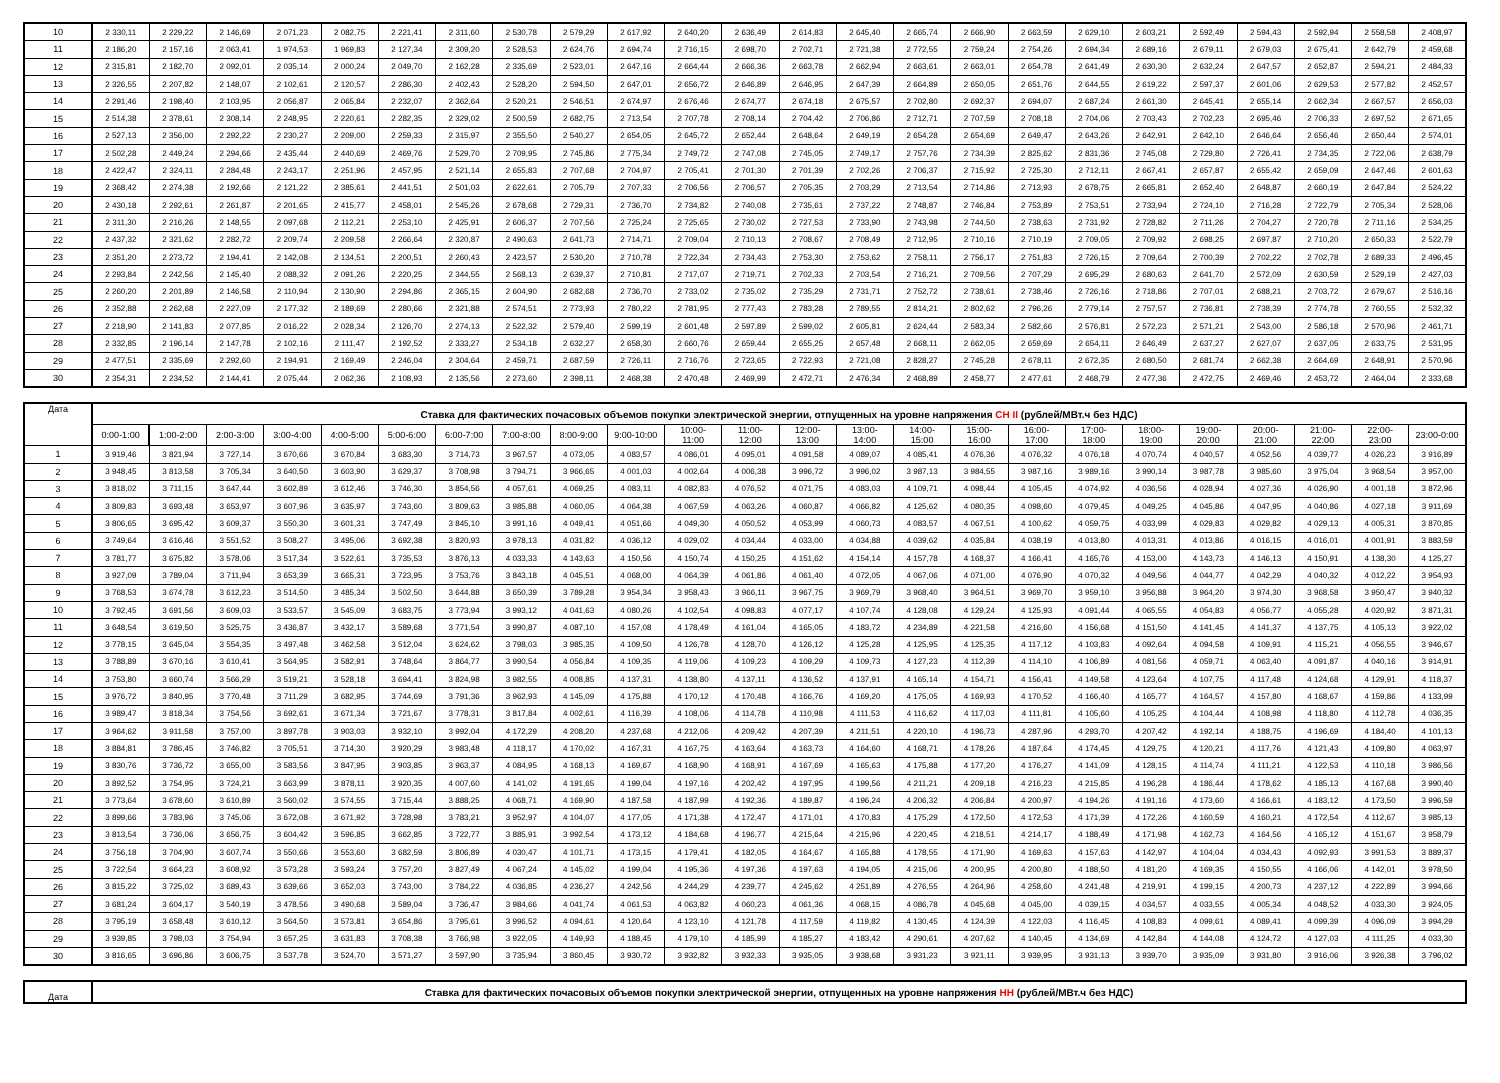| 10 | 2 330,11 | 2 229,22 | 2 146,69 | 2 071,23 | 2 082,75 | 2 221,41 | 2 311,60 | 2 530,78 | 2 579,29 | 2 617,92 | 2 640,20 | 2 636,49 | 2 614,83 | 2 645,40 | 2 665,74 | 2 666,90 | 2 663,59 | 2 629,10 | 2 603,21 | 2 592,49 | 2 594,43 | 2 592,94 | 2 558,58 | 2 408,97 |
| 11 | 2 186,20 | 2 157,16 | 2 063,41 | 1 974,53 | 1 969,83 | 2 127,34 | 2 309,20 | 2 528,53 | 2 624,76 | 2 694,74 | 2 716,15 | 2 698,70 | 2 702,71 | 2 721,38 | 2 772,55 | 2 759,24 | 2 754,26 | 2 694,34 | 2 689,16 | 2 679,11 | 2 679,03 | 2 675,41 | 2 642,79 | 2 459,68 |
| 12 | 2 315,81 | 2 182,70 | 2 092,01 | 2 035,14 | 2 000,24 | 2 049,70 | 2 162,28 | 2 335,69 | 2 523,01 | 2 647,16 | 2 664,44 | 2 666,36 | 2 663,78 | 2 662,94 | 2 663,61 | 2 663,01 | 2 654,78 | 2 641,49 | 2 630,30 | 2 632,24 | 2 647,57 | 2 652,87 | 2 594,21 | 2 484,33 |
| 13 | 2 326,55 | 2 207,82 | 2 148,07 | 2 102,61 | 2 120,57 | 2 286,30 | 2 402,43 | 2 528,20 | 2 594,50 | 2 647,01 | 2 656,72 | 2 646,89 | 2 646,95 | 2 647,39 | 2 664,89 | 2 650,05 | 2 651,76 | 2 644,55 | 2 619,22 | 2 597,37 | 2 601,06 | 2 629,53 | 2 577,82 | 2 452,57 |
| 14 | 2 291,46 | 2 198,40 | 2 103,95 | 2 056,87 | 2 065,84 | 2 232,07 | 2 362,64 | 2 520,21 | 2 546,51 | 2 674,97 | 2 676,46 | 2 674,77 | 2 674,18 | 2 675,57 | 2 702,80 | 2 692,37 | 2 694,07 | 2 687,24 | 2 661,30 | 2 645,41 | 2 655,14 | 2 662,34 | 2 667,57 | 2 656,03 |
| 15 | 2 514,38 | 2 378,61 | 2 308,14 | 2 248,95 | 2 220,61 | 2 282,35 | 2 329,02 | 2 500,59 | 2 682,75 | 2 713,54 | 2 707,78 | 2 708,14 | 2 704,42 | 2 706,86 | 2 712,71 | 2 707,59 | 2 708,18 | 2 704,06 | 2 703,43 | 2 702,23 | 2 695,46 | 2 706,33 | 2 697,52 | 2 671,65 |
| 16 | 2 527,13 | 2 356,00 | 2 292,22 | 2 230,27 | 2 209,00 | 2 259,33 | 2 315,97 | 2 355,50 | 2 540,27 | 2 654,05 | 2 645,72 | 2 652,44 | 2 648,64 | 2 649,19 | 2 654,28 | 2 654,69 | 2 649,47 | 2 643,26 | 2 642,91 | 2 642,10 | 2 646,64 | 2 656,46 | 2 650,44 | 2 574,01 |
| 17 | 2 502,28 | 2 449,24 | 2 294,66 | 2 435,44 | 2 440,69 | 2 469,76 | 2 529,70 | 2 709,95 | 2 745,86 | 2 775,34 | 2 749,72 | 2 747,08 | 2 745,05 | 2 749,17 | 2 757,76 | 2 734,39 | 2 825,62 | 2 831,36 | 2 745,08 | 2 729,80 | 2 726,41 | 2 734,35 | 2 722,06 | 2 638,79 |
| 18 | 2 422,47 | 2 324,11 | 2 284,48 | 2 243,17 | 2 251,96 | 2 457,95 | 2 521,14 | 2 655,83 | 2 707,68 | 2 704,97 | 2 705,41 | 2 701,30 | 2 701,39 | 2 702,26 | 2 706,37 | 2 715,92 | 2 725,30 | 2 712,11 | 2 667,41 | 2 657,87 | 2 655,42 | 2 659,09 | 2 647,46 | 2 601,63 |
| 19 | 2 368,42 | 2 274,38 | 2 192,66 | 2 121,22 | 2 385,61 | 2 441,51 | 2 501,03 | 2 622,61 | 2 705,79 | 2 707,33 | 2 706,56 | 2 706,57 | 2 705,35 | 2 703,29 | 2 713,54 | 2 714,86 | 2 713,93 | 2 678,75 | 2 665,81 | 2 652,40 | 2 648,87 | 2 660,19 | 2 647,84 | 2 524,22 |
| 20 | 2 430,18 | 2 292,61 | 2 261,87 | 2 201,65 | 2 415,77 | 2 458,01 | 2 545,26 | 2 678,68 | 2 729,31 | 2 736,70 | 2 734,82 | 2 740,08 | 2 735,61 | 2 737,22 | 2 748,87 | 2 746,84 | 2 753,89 | 2 753,51 | 2 733,94 | 2 724,10 | 2 716,28 | 2 722,79 | 2 705,34 | 2 528,06 |
| 21 | 2 311,30 | 2 216,26 | 2 148,55 | 2 097,68 | 2 112,21 | 2 253,10 | 2 425,91 | 2 606,37 | 2 707,56 | 2 725,24 | 2 725,65 | 2 730,02 | 2 727,53 | 2 733,90 | 2 743,98 | 2 744,50 | 2 738,63 | 2 731,92 | 2 728,82 | 2 711,26 | 2 704,27 | 2 720,78 | 2 711,16 | 2 534,25 |
| 22 | 2 437,32 | 2 321,62 | 2 282,72 | 2 209,74 | 2 209,58 | 2 266,64 | 2 320,87 | 2 490,63 | 2 641,73 | 2 714,71 | 2 709,04 | 2 710,13 | 2 708,67 | 2 708,49 | 2 712,95 | 2 710,16 | 2 710,19 | 2 709,05 | 2 709,92 | 2 698,25 | 2 697,87 | 2 710,20 | 2 650,33 | 2 522,79 |
| 23 | 2 351,20 | 2 273,72 | 2 194,41 | 2 142,08 | 2 134,51 | 2 200,51 | 2 260,43 | 2 423,57 | 2 530,20 | 2 710,78 | 2 722,34 | 2 734,43 | 2 753,30 | 2 753,62 | 2 758,11 | 2 756,17 | 2 751,83 | 2 726,15 | 2 709,64 | 2 700,39 | 2 702,22 | 2 702,78 | 2 689,33 | 2 496,45 |
| 24 | 2 293,84 | 2 242,56 | 2 145,40 | 2 088,32 | 2 091,26 | 2 220,25 | 2 344,55 | 2 568,13 | 2 639,37 | 2 710,81 | 2 717,07 | 2 719,71 | 2 702,33 | 2 703,54 | 2 716,21 | 2 709,56 | 2 707,29 | 2 695,29 | 2 680,63 | 2 641,70 | 2 572,09 | 2 630,59 | 2 529,19 | 2 427,03 |
| 25 | 2 260,20 | 2 201,89 | 2 146,58 | 2 110,94 | 2 130,90 | 2 294,86 | 2 365,15 | 2 604,90 | 2 682,68 | 2 736,70 | 2 733,02 | 2 735,02 | 2 735,29 | 2 731,71 | 2 752,72 | 2 738,61 | 2 738,46 | 2 726,16 | 2 718,86 | 2 707,01 | 2 688,21 | 2 703,72 | 2 679,67 | 2 516,16 |
| 26 | 2 352,88 | 2 262,68 | 2 227,09 | 2 177,32 | 2 189,69 | 2 280,66 | 2 321,88 | 2 574,51 | 2 773,93 | 2 780,22 | 2 781,95 | 2 777,43 | 2 783,28 | 2 789,55 | 2 814,21 | 2 802,62 | 2 796,26 | 2 779,14 | 2 757,57 | 2 736,81 | 2 738,39 | 2 774,78 | 2 760,55 | 2 532,32 |
| 27 | 2 218,90 | 2 141,83 | 2 077,85 | 2 016,22 | 2 028,34 | 2 126,70 | 2 274,13 | 2 522,32 | 2 579,40 | 2 599,19 | 2 601,48 | 2 597,89 | 2 599,02 | 2 605,81 | 2 624,44 | 2 583,34 | 2 582,66 | 2 576,81 | 2 572,23 | 2 571,21 | 2 543,00 | 2 586,18 | 2 570,96 | 2 461,71 |
| 28 | 2 332,85 | 2 196,14 | 2 147,78 | 2 102,16 | 2 111,47 | 2 192,52 | 2 333,27 | 2 534,18 | 2 632,27 | 2 658,30 | 2 660,76 | 2 659,44 | 2 655,25 | 2 657,48 | 2 668,11 | 2 662,05 | 2 659,69 | 2 654,11 | 2 646,49 | 2 637,27 | 2 627,07 | 2 637,05 | 2 633,75 | 2 531,95 |
| 29 | 2 477,51 | 2 335,69 | 2 292,60 | 2 194,91 | 2 169,49 | 2 246,04 | 2 304,64 | 2 459,71 | 2 687,59 | 2 726,11 | 2 716,76 | 2 723,65 | 2 722,93 | 2 721,08 | 2 828,27 | 2 745,28 | 2 678,11 | 2 672,35 | 2 680,50 | 2 681,74 | 2 662,38 | 2 664,69 | 2 648,91 | 2 570,96 |
| 30 | 2 354,31 | 2 234,52 | 2 144,41 | 2 075,44 | 2 062,36 | 2 108,93 | 2 135,56 | 2 273,60 | 2 398,11 | 2 468,38 | 2 470,48 | 2 469,99 | 2 472,71 | 2 476,34 | 2 468,89 | 2 458,77 | 2 477,61 | 2 468,79 | 2 477,36 | 2 472,75 | 2 469,46 | 2 453,72 | 2 464,04 | 2 333,68 |
| Дата | Ставка для фактических почасовых объемов покупки электрической энергии, отпущенных на уровне напряжения СН II (рублей/МВт.ч без НДС) | | | | | | | | | | | | | | | | | | | | | | | |
| --- | --- | --- | --- | --- | --- | --- | --- | --- | --- | --- | --- | --- | --- | --- | --- | --- | --- | --- | --- | --- | --- | --- | --- | --- |
| | 0:00-1:00 | 1:00-2:00 | 2:00-3:00 | 3:00-4:00 | 4:00-5:00 | 5:00-6:00 | 6:00-7:00 | 7:00-8:00 | 8:00-9:00 | 9:00-10:00 | 10:00- 11:00 | 11:00- 12:00 | 12:00- 13:00 | 13:00- 14:00 | 14:00- 15:00 | 15:00- 16:00 | 16:00- 17:00 | 17:00- 18:00 | 18:00- 19:00 | 19:00- 20:00 | 20:00- 21:00 | 21:00- 22:00 | 22:00- 23:00 | 23:00-0:00 |
| 1 | 3 919,46 | 3 821,94 | 3 727,14 | 3 670,66 | 3 670,84 | 3 683,30 | 3 714,73 | 3 967,57 | 4 073,05 | 4 083,57 | 4 086,01 | 4 095,01 | 4 091,58 | 4 089,07 | 4 085,41 | 4 076,36 | 4 076,32 | 4 076,18 | 4 070,74 | 4 040,57 | 4 052,56 | 4 039,77 | 4 026,23 | 3 916,89 |
| 2 | 3 948,45 | 3 813,58 | 3 705,34 | 3 640,50 | 3 603,90 | 3 629,37 | 3 708,98 | 3 794,71 | 3 966,65 | 4 001,03 | 4 002,64 | 4 006,38 | 3 996,72 | 3 996,02 | 3 987,13 | 3 984,55 | 3 987,16 | 3 989,16 | 3 990,14 | 3 987,78 | 3 985,60 | 3 975,04 | 3 968,54 | 3 957,00 |
| 3 | 3 818,02 | 3 711,15 | 3 647,44 | 3 602,89 | 3 612,46 | 3 746,30 | 3 854,56 | 4 057,61 | 4 069,25 | 4 083,11 | 4 082,83 | 4 076,52 | 4 071,75 | 4 083,03 | 4 109,71 | 4 098,44 | 4 105,45 | 4 074,92 | 4 036,56 | 4 028,94 | 4 027,36 | 4 026,90 | 4 001,18 | 3 872,96 |
| 4 | 3 809,83 | 3 693,48 | 3 653,97 | 3 607,96 | 3 635,97 | 3 743,60 | 3 809,63 | 3 985,88 | 4 060,05 | 4 064,38 | 4 067,59 | 4 063,26 | 4 060,87 | 4 066,82 | 4 125,62 | 4 080,35 | 4 098,60 | 4 079,45 | 4 049,25 | 4 045,86 | 4 047,95 | 4 040,86 | 4 027,18 | 3 911,69 |
| 5 | 3 806,65 | 3 695,42 | 3 609,37 | 3 550,30 | 3 601,31 | 3 747,49 | 3 845,10 | 3 991,16 | 4 049,41 | 4 051,66 | 4 049,30 | 4 050,52 | 4 053,99 | 4 060,73 | 4 083,57 | 4 067,51 | 4 100,62 | 4 059,75 | 4 033,99 | 4 029,83 | 4 029,82 | 4 029,13 | 4 005,31 | 3 870,85 |
| 6 | 3 749,64 | 3 616,46 | 3 551,52 | 3 508,27 | 3 495,06 | 3 692,38 | 3 820,93 | 3 978,13 | 4 031,82 | 4 036,12 | 4 029,02 | 4 034,44 | 4 033,00 | 4 034,88 | 4 039,62 | 4 035,84 | 4 038,19 | 4 013,80 | 4 013,31 | 4 013,86 | 4 016,15 | 4 016,01 | 4 001,91 | 3 883,59 |
| 7 | 3 781,77 | 3 675,82 | 3 578,06 | 3 517,34 | 3 522,61 | 3 735,53 | 3 876,13 | 4 033,33 | 4 143,63 | 4 150,56 | 4 150,74 | 4 150,25 | 4 151,62 | 4 154,14 | 4 157,78 | 4 168,37 | 4 166,41 | 4 165,76 | 4 153,00 | 4 143,73 | 4 146,13 | 4 150,91 | 4 138,30 | 4 125,27 |
| 8 | 3 927,09 | 3 789,04 | 3 711,94 | 3 653,39 | 3 665,31 | 3 723,95 | 3 753,76 | 3 843,18 | 4 045,51 | 4 068,00 | 4 064,39 | 4 061,86 | 4 061,40 | 4 072,05 | 4 067,06 | 4 071,00 | 4 076,90 | 4 070,32 | 4 049,56 | 4 044,77 | 4 042,29 | 4 040,32 | 4 012,22 | 3 954,93 |
| 9 | 3 768,53 | 3 674,78 | 3 612,23 | 3 514,50 | 3 485,34 | 3 502,50 | 3 644,88 | 3 650,39 | 3 789,28 | 3 954,34 | 3 958,43 | 3 966,11 | 3 967,75 | 3 969,79 | 3 968,40 | 3 964,51 | 3 969,70 | 3 959,10 | 3 956,88 | 3 964,20 | 3 974,30 | 3 968,58 | 3 950,47 | 3 940,32 |
| 10 | 3 792,45 | 3 691,56 | 3 609,03 | 3 533,57 | 3 545,09 | 3 683,75 | 3 773,94 | 3 993,12 | 4 041,63 | 4 080,26 | 4 102,54 | 4 098,83 | 4 077,17 | 4 107,74 | 4 128,08 | 4 129,24 | 4 125,93 | 4 091,44 | 4 065,55 | 4 054,83 | 4 056,77 | 4 055,28 | 4 020,92 | 3 871,31 |
| 11 | 3 648,54 | 3 619,50 | 3 525,75 | 3 436,87 | 3 432,17 | 3 589,68 | 3 771,54 | 3 990,87 | 4 087,10 | 4 157,08 | 4 178,49 | 4 161,04 | 4 165,05 | 4 183,72 | 4 234,89 | 4 221,58 | 4 216,60 | 4 156,68 | 4 151,50 | 4 141,45 | 4 141,37 | 4 137,75 | 4 105,13 | 3 922,02 |
| 12 | 3 778,15 | 3 645,04 | 3 554,35 | 3 497,48 | 3 462,58 | 3 512,04 | 3 624,62 | 3 798,03 | 3 985,35 | 4 109,50 | 4 126,78 | 4 128,70 | 4 126,12 | 4 125,28 | 4 125,95 | 4 125,35 | 4 117,12 | 4 103,83 | 4 092,64 | 4 094,58 | 4 109,91 | 4 115,21 | 4 056,55 | 3 946,67 |
| 13 | 3 788,89 | 3 670,16 | 3 610,41 | 3 564,95 | 3 582,91 | 3 748,64 | 3 864,77 | 3 990,54 | 4 056,84 | 4 109,35 | 4 119,06 | 4 109,23 | 4 109,29 | 4 109,73 | 4 127,23 | 4 112,39 | 4 114,10 | 4 106,89 | 4 081,56 | 4 059,71 | 4 063,40 | 4 091,87 | 4 040,16 | 3 914,91 |
| 14 | 3 753,80 | 3 660,74 | 3 566,29 | 3 519,21 | 3 528,18 | 3 694,41 | 3 824,98 | 3 982,55 | 4 008,85 | 4 137,31 | 4 138,80 | 4 137,11 | 4 136,52 | 4 137,91 | 4 165,14 | 4 154,71 | 4 156,41 | 4 149,58 | 4 123,64 | 4 107,75 | 4 117,48 | 4 124,68 | 4 129,91 | 4 118,37 |
| 15 | 3 976,72 | 3 840,95 | 3 770,48 | 3 711,29 | 3 682,95 | 3 744,69 | 3 791,36 | 3 962,93 | 4 145,09 | 4 175,88 | 4 170,12 | 4 170,48 | 4 166,76 | 4 169,20 | 4 175,05 | 4 169,93 | 4 170,52 | 4 166,40 | 4 165,77 | 4 164,57 | 4 157,80 | 4 168,67 | 4 159,86 | 4 133,99 |
| 16 | 3 989,47 | 3 818,34 | 3 754,56 | 3 692,61 | 3 671,34 | 3 721,67 | 3 778,31 | 3 817,84 | 4 002,61 | 4 116,39 | 4 108,06 | 4 114,78 | 4 110,98 | 4 111,53 | 4 116,62 | 4 117,03 | 4 111,81 | 4 105,60 | 4 105,25 | 4 104,44 | 4 108,98 | 4 118,80 | 4 112,78 | 4 036,35 |
| 17 | 3 964,62 | 3 911,58 | 3 757,00 | 3 897,78 | 3 903,03 | 3 932,10 | 3 992,04 | 4 172,29 | 4 208,20 | 4 237,68 | 4 212,06 | 4 209,42 | 4 207,39 | 4 211,51 | 4 220,10 | 4 196,73 | 4 287,96 | 4 293,70 | 4 207,42 | 4 192,14 | 4 188,75 | 4 196,69 | 4 184,40 | 4 101,13 |
| 18 | 3 884,81 | 3 786,45 | 3 746,82 | 3 705,51 | 3 714,30 | 3 920,29 | 3 983,48 | 4 118,17 | 4 170,02 | 4 167,31 | 4 167,75 | 4 163,64 | 4 163,73 | 4 164,60 | 4 168,71 | 4 178,26 | 4 187,64 | 4 174,45 | 4 129,75 | 4 120,21 | 4 117,76 | 4 121,43 | 4 109,80 | 4 063,97 |
| 19 | 3 830,76 | 3 736,72 | 3 655,00 | 3 583,56 | 3 847,95 | 3 903,85 | 3 963,37 | 4 084,95 | 4 168,13 | 4 169,67 | 4 168,90 | 4 168,91 | 4 167,69 | 4 165,63 | 4 175,88 | 4 177,20 | 4 176,27 | 4 141,09 | 4 128,15 | 4 114,74 | 4 111,21 | 4 122,53 | 4 110,18 | 3 986,56 |
| 20 | 3 892,52 | 3 754,95 | 3 724,21 | 3 663,99 | 3 878,11 | 3 920,35 | 4 007,60 | 4 141,02 | 4 191,65 | 4 199,04 | 4 197,16 | 4 202,42 | 4 197,95 | 4 199,56 | 4 211,21 | 4 209,18 | 4 216,23 | 4 215,85 | 4 196,28 | 4 186,44 | 4 178,62 | 4 185,13 | 4 167,68 | 3 990,40 |
| 21 | 3 773,64 | 3 678,60 | 3 610,89 | 3 560,02 | 3 574,55 | 3 715,44 | 3 888,25 | 4 068,71 | 4 169,90 | 4 187,58 | 4 187,99 | 4 192,36 | 4 189,87 | 4 196,24 | 4 206,32 | 4 206,84 | 4 200,97 | 4 194,26 | 4 191,16 | 4 173,60 | 4 166,61 | 4 183,12 | 4 173,50 | 3 996,59 |
| 22 | 3 899,66 | 3 783,96 | 3 745,06 | 3 672,08 | 3 671,92 | 3 728,98 | 3 783,21 | 3 952,97 | 4 104,07 | 4 177,05 | 4 171,38 | 4 172,47 | 4 171,01 | 4 170,83 | 4 175,29 | 4 172,50 | 4 172,53 | 4 171,39 | 4 172,26 | 4 160,59 | 4 160,21 | 4 172,54 | 4 112,67 | 3 985,13 |
| 23 | 3 813,54 | 3 736,06 | 3 656,75 | 3 604,42 | 3 596,85 | 3 662,85 | 3 722,77 | 3 885,91 | 3 992,54 | 4 173,12 | 4 184,68 | 4 196,77 | 4 215,64 | 4 215,96 | 4 220,45 | 4 218,51 | 4 214,17 | 4 188,49 | 4 171,98 | 4 162,73 | 4 164,56 | 4 165,12 | 4 151,67 | 3 958,79 |
| 24 | 3 756,18 | 3 704,90 | 3 607,74 | 3 550,66 | 3 553,60 | 3 682,59 | 3 806,89 | 4 030,47 | 4 101,71 | 4 173,15 | 4 179,41 | 4 182,05 | 4 164,67 | 4 165,88 | 4 178,55 | 4 171,90 | 4 169,63 | 4 157,63 | 4 142,97 | 4 104,04 | 4 034,43 | 4 092,93 | 3 991,53 | 3 889,37 |
| 25 | 3 722,54 | 3 664,23 | 3 608,92 | 3 573,28 | 3 593,24 | 3 757,20 | 3 827,49 | 4 067,24 | 4 145,02 | 4 199,04 | 4 195,36 | 4 197,36 | 4 197,63 | 4 194,05 | 4 215,06 | 4 200,95 | 4 200,80 | 4 188,50 | 4 181,20 | 4 169,35 | 4 150,55 | 4 166,06 | 4 142,01 | 3 978,50 |
| 26 | 3 815,22 | 3 725,02 | 3 689,43 | 3 639,66 | 3 652,03 | 3 743,00 | 3 784,22 | 4 036,85 | 4 236,27 | 4 242,56 | 4 244,29 | 4 239,77 | 4 245,62 | 4 251,89 | 4 276,55 | 4 264,96 | 4 258,60 | 4 241,48 | 4 219,91 | 4 199,15 | 4 200,73 | 4 237,12 | 4 222,89 | 3 994,66 |
| 27 | 3 681,24 | 3 604,17 | 3 540,19 | 3 478,56 | 3 490,68 | 3 589,04 | 3 736,47 | 3 984,66 | 4 041,74 | 4 061,53 | 4 063,82 | 4 060,23 | 4 061,36 | 4 068,15 | 4 086,78 | 4 045,68 | 4 045,00 | 4 039,15 | 4 034,57 | 4 033,55 | 4 005,34 | 4 048,52 | 4 033,30 | 3 924,05 |
| 28 | 3 795,19 | 3 658,48 | 3 610,12 | 3 564,50 | 3 573,81 | 3 654,86 | 3 795,61 | 3 996,52 | 4 094,61 | 4 120,64 | 4 123,10 | 4 121,78 | 4 117,59 | 4 119,82 | 4 130,45 | 4 124,39 | 4 122,03 | 4 116,45 | 4 108,83 | 4 099,61 | 4 089,41 | 4 099,39 | 4 096,09 | 3 994,29 |
| 29 | 3 939,85 | 3 798,03 | 3 754,94 | 3 657,25 | 3 631,83 | 3 708,38 | 3 766,98 | 3 922,05 | 4 149,93 | 4 188,45 | 4 179,10 | 4 185,99 | 4 185,27 | 4 183,42 | 4 290,61 | 4 207,62 | 4 140,45 | 4 134,69 | 4 142,84 | 4 144,08 | 4 124,72 | 4 127,03 | 4 111,25 | 4 033,30 |
| 30 | 3 816,65 | 3 696,86 | 3 606,75 | 3 537,78 | 3 524,70 | 3 571,27 | 3 597,90 | 3 735,94 | 3 860,45 | 3 930,72 | 3 932,82 | 3 932,33 | 3 935,05 | 3 938,68 | 3 931,23 | 3 921,11 | 3 939,95 | 3 931,13 | 3 939,70 | 3 935,09 | 3 931,80 | 3 916,06 | 3 926,38 | 3 796,02 |
| Дата | Ставка для фактических почасовых объемов покупки электрической энергии, отпущенных на уровне напряжения НН (рублей/МВт.ч без НДС) |
| --- | --- |